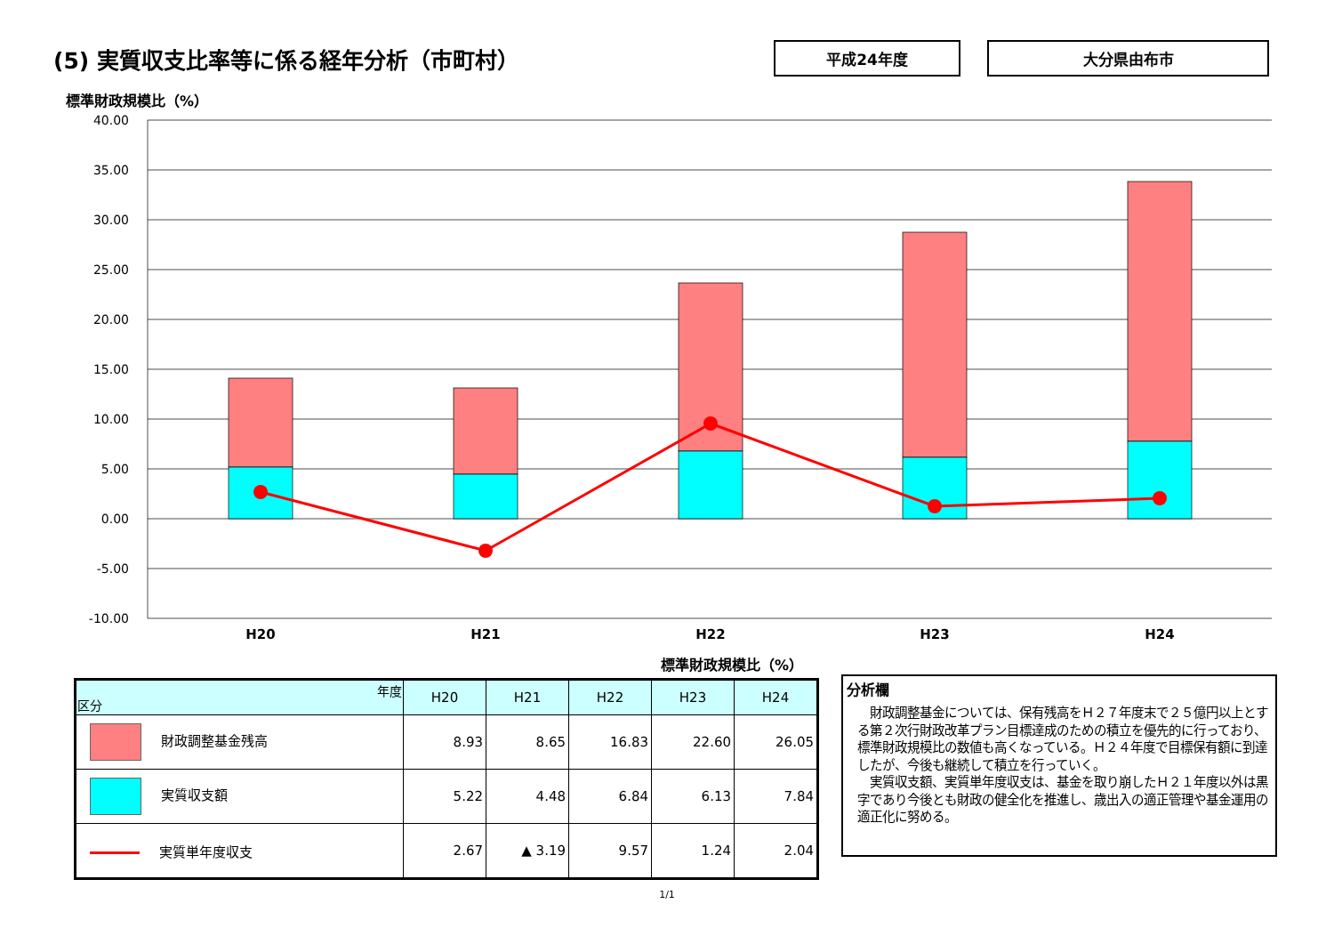(5) 実質収支比率等に係る経年分析（市町村）
平成24年度 大分県由布市
標準財政規模比（%）
40.00
35.00
30.00
25.00
20.00
15.00
10.00
5.00
0.00
-5.00
-10.00
H20
H21
H22
H23
H24
標準財政規模比（%）
| 年度 区分 | H20 | H21 | H22 | H23 | H24 |
| --- | --- | --- | --- | --- | --- |
| 財政調整基金残高 | 8.93 | 8.65 | 16.83 | 22.60 | 26.05 |
| 実質収支額 | 5.22 | 4.48 | 6.84 | 6.13 | 7.84 |
| 実質単年度収支 | 2.67 | ▲ 3.19 | 9.57 | 1.24 | 2.04 |
分析欄
　財政調整基金については、保有残高をＨ２７年度末で２５億円以上とする第２次行財政改革プラン目標達成のための積立を優先的に行っており、標準財政規模比の数値も高くなっている。Ｈ２４年度で目標保有額に到達したが、今後も継続して積立を行っていく。
　実質収支額、実質単年度収支は、基金を取り崩したＨ２１年度以外は黒字であり今後とも財政の健全化を推進し、歳出入の適正管理や基金運用の適正化に努める。
1/1